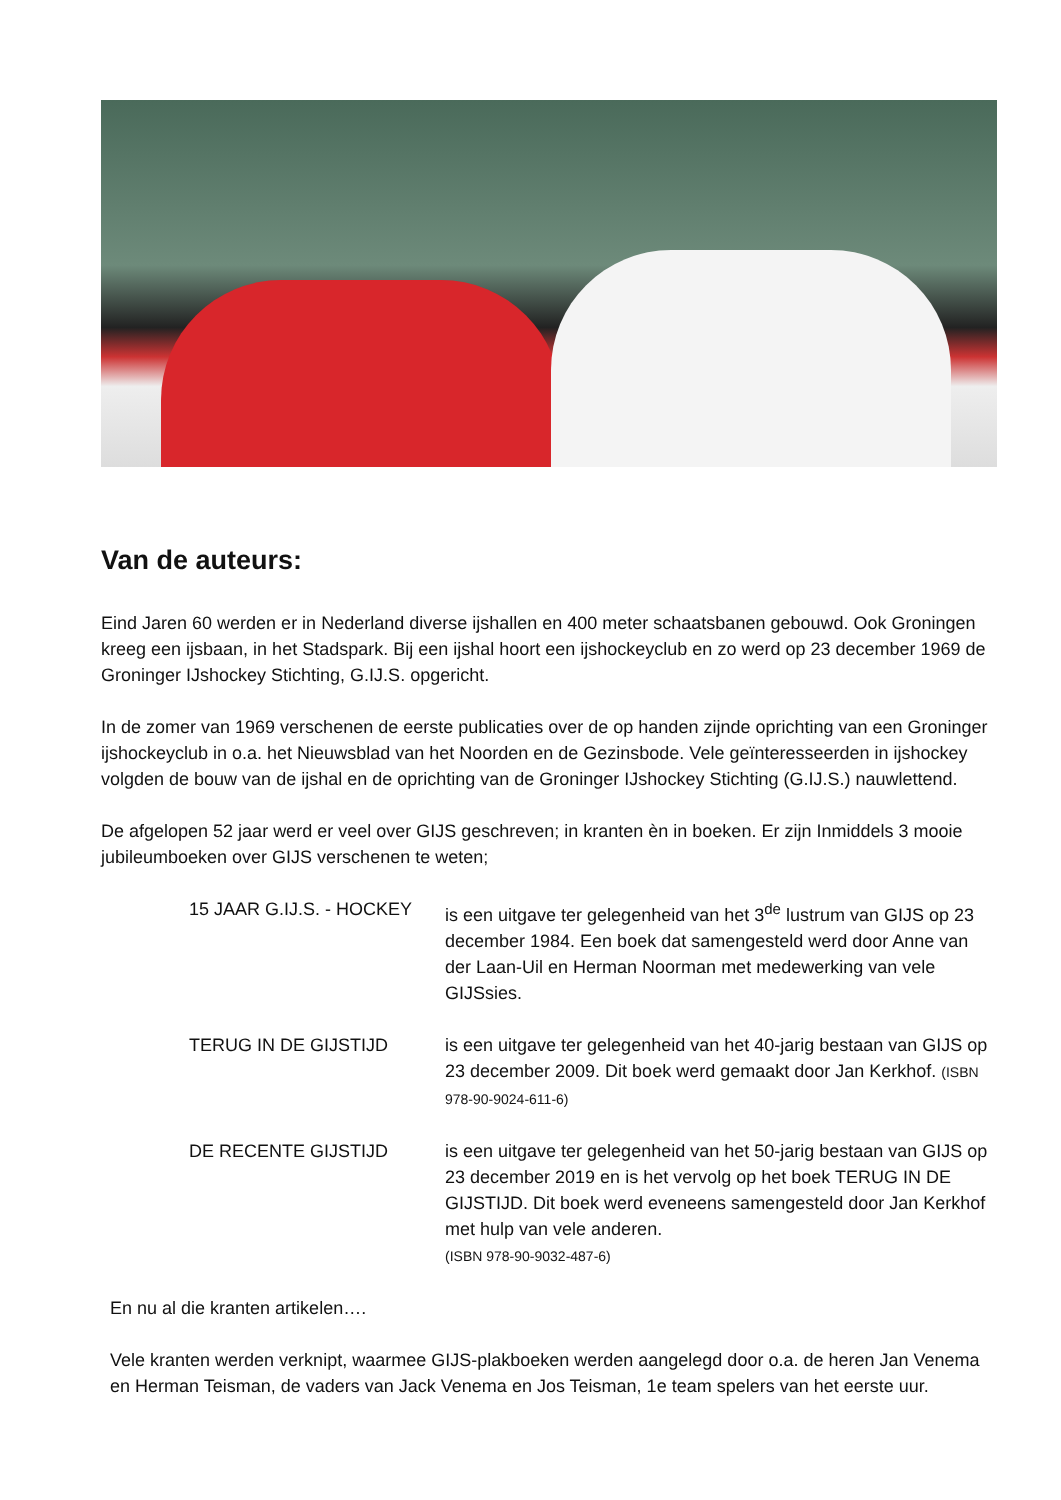Van de auteurs:
Eind Jaren 60 werden er in Nederland diverse ijshallen en 400 meter schaatsbanen gebouwd. Ook Groningen kreeg een ijsbaan, in het Stadspark. Bij een ijshal hoort een ijshockeyclub en zo werd op 23 december 1969 de Groninger IJshockey Stichting, G.IJ.S. opgericht.
In de zomer van 1969 verschenen de eerste publicaties over de op handen zijnde oprichting van een Groninger ijshockeyclub in o.a. het Nieuwsblad van het Noorden en de Gezinsbode. Vele geïnteresseerden in ijshockey volgden de bouw van de ijshal en de oprichting van de Groninger IJshockey Stichting (G.IJ.S.) nauwlettend.
De afgelopen 52 jaar werd er veel over GIJS geschreven; in kranten èn in boeken. Er zijn Inmiddels 3 mooie jubileumboeken over GIJS verschenen te weten;
15 JAAR G.IJ.S. - HOCKEY
is een uitgave ter gelegenheid van het 3<sup>de</sup> lustrum van GIJS op 23 december 1984. Een boek dat samengesteld werd door Anne van der Laan-Uil en Herman Noorman met medewerking van vele GIJSsies.
TERUG IN DE GIJSTIJD is een uitgave ter gelegenheid van het 40-jarig bestaan van GIJS op 23 december 2009. Dit boek werd gemaakt door Jan Kerkhof. (ISBN 978-90-9024-611-6)
DE RECENTE GIJSTIJD is een uitgave ter gelegenheid van het 50-jarig bestaan van GIJS op 23 december 2019 en is het vervolg op het boek TERUG IN DE GIJSTIJD. Dit boek werd eveneens samengesteld door Jan Kerkhof met hulp van vele anderen.
(ISBN 978-90-9032-487-6)
En nu al die kranten artikelen….
Vele kranten werden verknipt, waarmee GIJS-plakboeken werden aangelegd door o.a. de heren Jan Venema en Herman Teisman, de vaders van Jack Venema en Jos Teisman, 1e team spelers van het eerste uur.